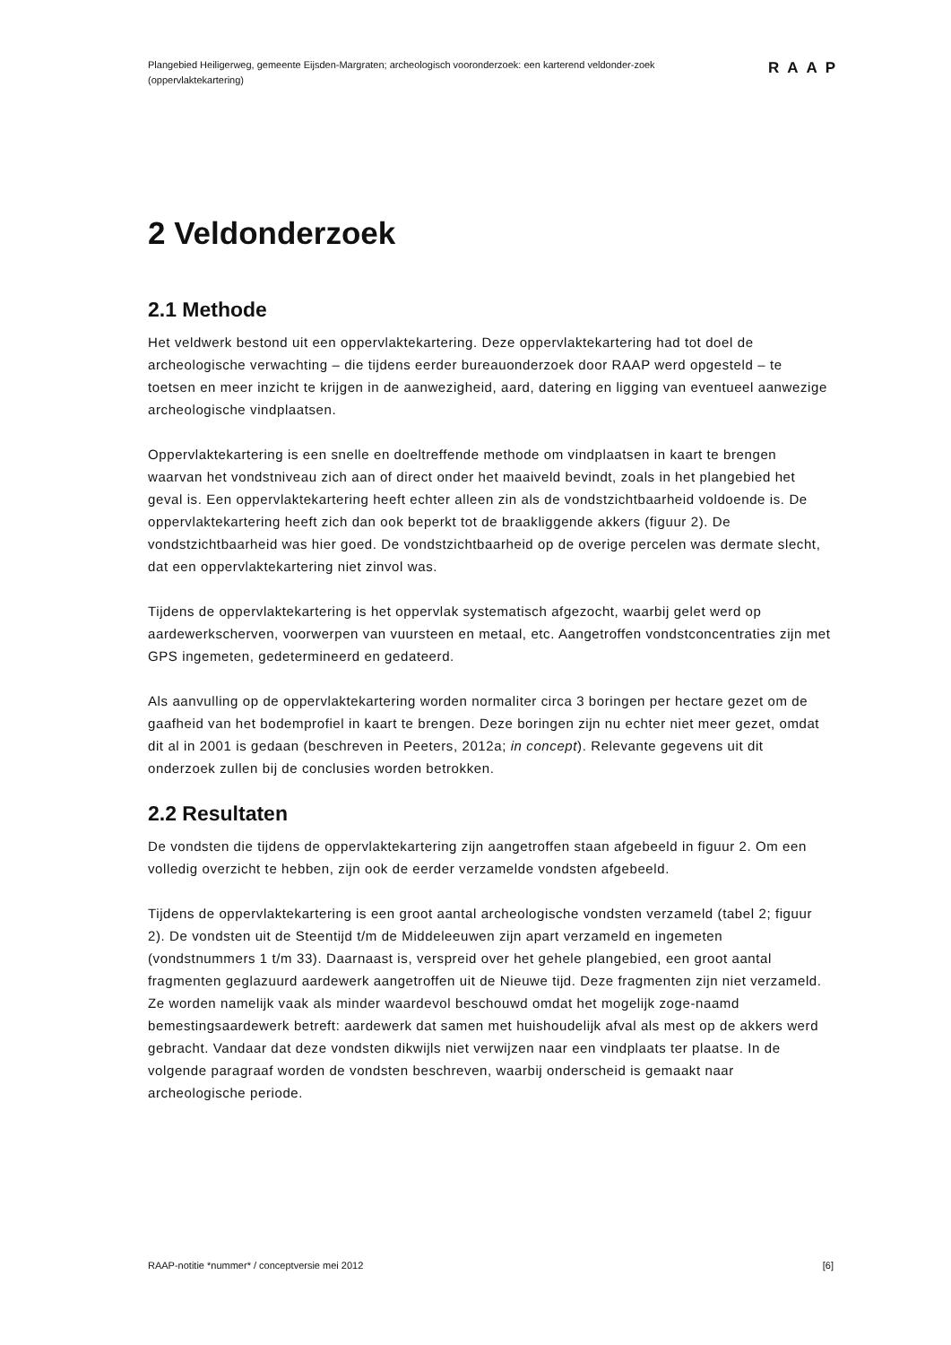Plangebied Heiligerweg, gemeente Eijsden-Margraten; archeologisch vooronderzoek: een karterend veldonder-zoek (oppervlaktekartering)
RAAP
2 Veldonderzoek
2.1 Methode
Het veldwerk bestond uit een oppervlaktekartering. Deze oppervlaktekartering had tot doel de archeologische verwachting – die tijdens eerder bureauonderzoek door RAAP werd opgesteld – te toetsen en meer inzicht te krijgen in de aanwezigheid, aard, datering en ligging van eventueel aanwezige archeologische vindplaatsen.
Oppervlaktekartering is een snelle en doeltreffende methode om vindplaatsen in kaart te brengen waarvan het vondstniveau zich aan of direct onder het maaiveld bevindt, zoals in het plangebied het geval is. Een oppervlaktekartering heeft echter alleen zin als de vondstzichtbaarheid voldoende is. De oppervlaktekartering heeft zich dan ook beperkt tot de braakliggende akkers (figuur 2). De vondstzichtbaarheid was hier goed. De vondstzichtbaarheid op de overige percelen was dermate slecht, dat een oppervlaktekartering niet zinvol was.
Tijdens de oppervlaktekartering is het oppervlak systematisch afgezocht, waarbij gelet werd op aardewerkscherven, voorwerpen van vuursteen en metaal, etc. Aangetroffen vondstconcentraties zijn met GPS ingemeten, gedetermineerd en gedateerd.
Als aanvulling op de oppervlaktekartering worden normaliter circa 3 boringen per hectare gezet om de gaafheid van het bodemprofiel in kaart te brengen. Deze boringen zijn nu echter niet meer gezet, omdat dit al in 2001 is gedaan (beschreven in Peeters, 2012a; in concept). Relevante gegevens uit dit onderzoek zullen bij de conclusies worden betrokken.
2.2 Resultaten
De vondsten die tijdens de oppervlaktekartering zijn aangetroffen staan afgebeeld in figuur 2. Om een volledig overzicht te hebben, zijn ook de eerder verzamelde vondsten afgebeeld.
Tijdens de oppervlaktekartering is een groot aantal archeologische vondsten verzameld (tabel 2; figuur 2). De vondsten uit de Steentijd t/m de Middeleeuwen zijn apart verzameld en ingemeten (vondstnummers 1 t/m 33). Daarnaast is, verspreid over het gehele plangebied, een groot aantal fragmenten geglazuurd aardewerk aangetroffen uit de Nieuwe tijd. Deze fragmenten zijn niet verzameld. Ze worden namelijk vaak als minder waardevol beschouwd omdat het mogelijk zoge-naamd bemestingsaardewerk betreft: aardewerk dat samen met huishoudelijk afval als mest op de akkers werd gebracht. Vandaar dat deze vondsten dikwijls niet verwijzen naar een vindplaats ter plaatse. In de volgende paragraaf worden de vondsten beschreven, waarbij onderscheid is gemaakt naar archeologische periode.
RAAP-notitie *nummer* / conceptversie mei 2012 [6]